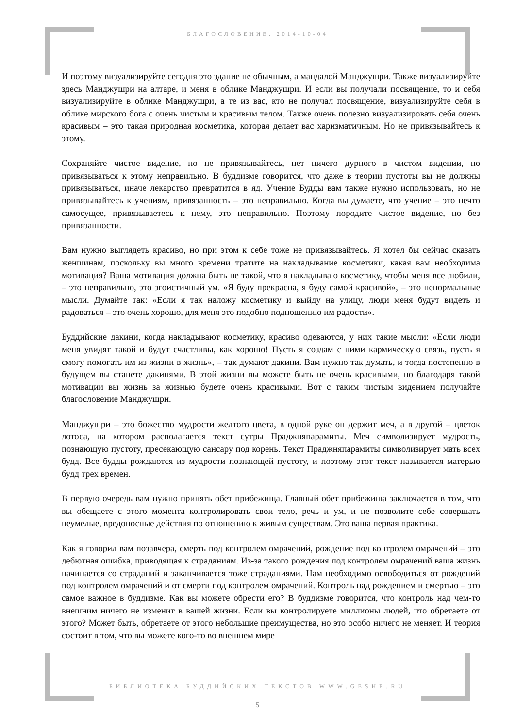БЛАГОСЛОВЕНИЕ. 2014-10-04
И поэтому визуализируйте сегодня это здание не обычным, а мандалой Манджушри. Также визуализируйте здесь Манджушри на алтаре, и меня в облике Манджушри. И если вы получали посвящение, то и себя визуализируйте в облике Манджушри, а те из вас, кто не получал посвящение, визуализируйте себя в облике мирского бога с очень чистым и красивым телом. Также очень полезно визуализировать себя очень красивым – это такая природная косметика, которая делает вас харизматичным. Но не привязывайтесь к этому.
Сохраняйте чистое видение, но не привязывайтесь, нет ничего дурного в чистом видении, но привязываться к этому неправильно. В буддизме говорится, что даже в теории пустоты вы не должны привязываться, иначе лекарство превратится в яд. Учение Будды вам также нужно использовать, но не привязывайтесь к учениям, привязанность – это неправильно. Когда вы думаете, что учение – это нечто самосущее, привязываетесь к нему, это неправильно. Поэтому породите чистое видение, но без привязанности.
Вам нужно выглядеть красиво, но при этом к себе тоже не привязывайтесь. Я хотел бы сейчас сказать женщинам, поскольку вы много времени тратите на накладывание косметики, какая вам необходима мотивация? Ваша мотивация должна быть не такой, что я накладываю косметику, чтобы меня все любили, – это неправильно, это эгоистичный ум. «Я буду прекрасна, я буду самой красивой», – это ненормальные мысли. Думайте так: «Если я так наложу косметику и выйду на улицу, люди меня будут видеть и радоваться – это очень хорошо, для меня это подобно подношению им радости».
Буддийские дакини, когда накладывают косметику, красиво одеваются, у них такие мысли: «Если люди меня увидят такой и будут счастливы, как хорошо! Пусть я создам с ними кармическую связь, пусть я смогу помогать им из жизни в жизнь», – так думают дакини. Вам нужно так думать, и тогда постепенно в будущем вы станете дакинями. В этой жизни вы можете быть не очень красивыми, но благодаря такой мотивации вы жизнь за жизнью будете очень красивыми. Вот с таким чистым видением получайте благословение Манджушри.
Манджушри – это божество мудрости желтого цвета, в одной руке он держит меч, а в другой – цветок лотоса, на котором располагается текст сутры Праджняпарамиты. Меч символизирует мудрость, познающую пустоту, пресекающую сансару под корень. Текст Праджняпарамиты символизирует мать всех будд. Все будды рождаются из мудрости познающей пустоту, и поэтому этот текст называется матерью будд трех времен.
В первую очередь вам нужно принять обет прибежища. Главный обет прибежища заключается в том, что вы обещаете с этого момента контролировать свои тело, речь и ум, и не позволите себе совершать неумелые, вредоносные действия по отношению к живым существам. Это ваша первая практика.
Как я говорил вам позавчера, смерть под контролем омрачений, рождение под контролем омрачений – это дебютная ошибка, приводящая к страданиям. Из-за такого рождения под контролем омрачений ваша жизнь начинается со страданий и заканчивается тоже страданиями. Нам необходимо освободиться от рождений под контролем омрачений и от смерти под контролем омрачений. Контроль над рождением и смертью – это самое важное в буддизме. Как вы можете обрести его? В буддизме говорится, что контроль над чем-то внешним ничего не изменит в вашей жизни. Если вы контролируете миллионы людей, что обретаете от этого? Может быть, обретаете от этого небольшие преимущества, но это особо ничего не меняет. И теория состоит в том, что вы можете кого-то во внешнем мире
БИБЛИОТЕКА БУДДИЙСКИХ ТЕКСТОВ WWW.GESHE.RU
5